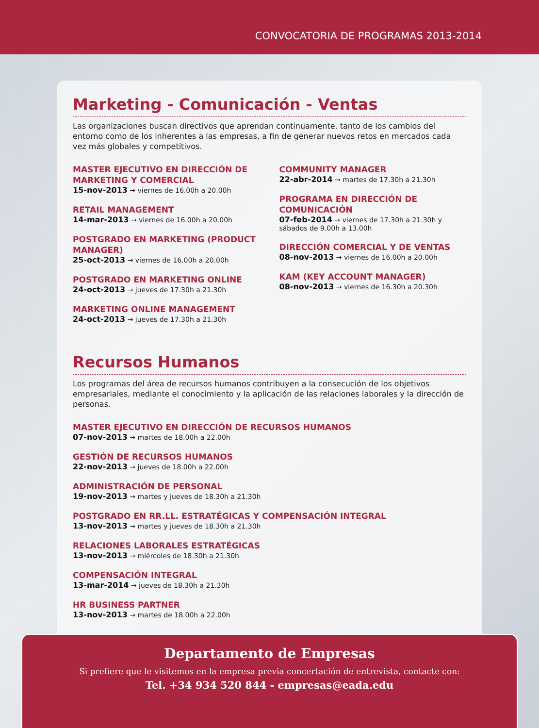CONVOCATORIA DE PROGRAMAS 2013-2014
Marketing - Comunicación - Ventas
Las organizaciones buscan directivos que aprendan continuamente, tanto de los cambios del entorno como de los inherentes a las empresas, a fin de generar nuevos retos en mercados cada vez más globales y competitivos.
MASTER EJECUTIVO EN DIRECCIÓN DE MARKETING Y COMERCIAL
15-nov-2013 → viernes de 16.00h a 20.00h
RETAIL MANAGEMENT
14-mar-2013 → viernes de 16.00h a 20.00h
POSTGRADO EN MARKETING (PRODUCT MANAGER)
25-oct-2013 → viernes de 16.00h a 20.00h
POSTGRADO EN MARKETING ONLINE
24-oct-2013 → jueves de 17.30h a 21.30h
MARKETING ONLINE MANAGEMENT
24-oct-2013 → jueves de 17.30h a 21.30h
COMMUNITY MANAGER
22-abr-2014 → martes de 17.30h a 21.30h
PROGRAMA EN DIRECCIÓN DE COMUNICACIÓN
07-feb-2014 → viernes de 17.30h a 21.30h y sábados de 9.00h a 13.00h
DIRECCIÓN COMERCIAL Y DE VENTAS
08-nov-2013 → viernes de 16.00h a 20.00h
KAM (KEY ACCOUNT MANAGER)
08-nov-2013 → viernes de 16.30h a 20.30h
Recursos Humanos
Los programas del área de recursos humanos contribuyen a la consecución de los objetivos empresariales, mediante el conocimiento y la aplicación de las relaciones laborales y la dirección de personas.
MASTER EJECUTIVO EN DIRECCIÓN DE RECURSOS HUMANOS
07-nov-2013 → martes de 18.00h a 22.00h
GESTIÓN DE RECURSOS HUMANOS
22-nov-2013 → jueves de 18.00h a 22.00h
ADMINISTRACIÓN DE PERSONAL
19-nov-2013 → martes y jueves de 18.30h a 21.30h
POSTGRADO EN RR.LL. ESTRATÉGICAS Y COMPENSACIÓN INTEGRAL
13-nov-2013 → martes y jueves de 18.30h a 21.30h
RELACIONES LABORALES ESTRATÉGICAS
13-nov-2013 → miércoles de 18.30h a 21.30h
COMPENSACIÓN INTEGRAL
13-mar-2014 → jueves de 18.30h a 21.30h
HR BUSINESS PARTNER
13-nov-2013 → martes de 18.00h a 22.00h
Departamento de Empresas
Si prefiere que le visitemos en la empresa previa concertación de entrevista, contacte con:
Tel. +34 934 520 844 - empresas@eada.edu